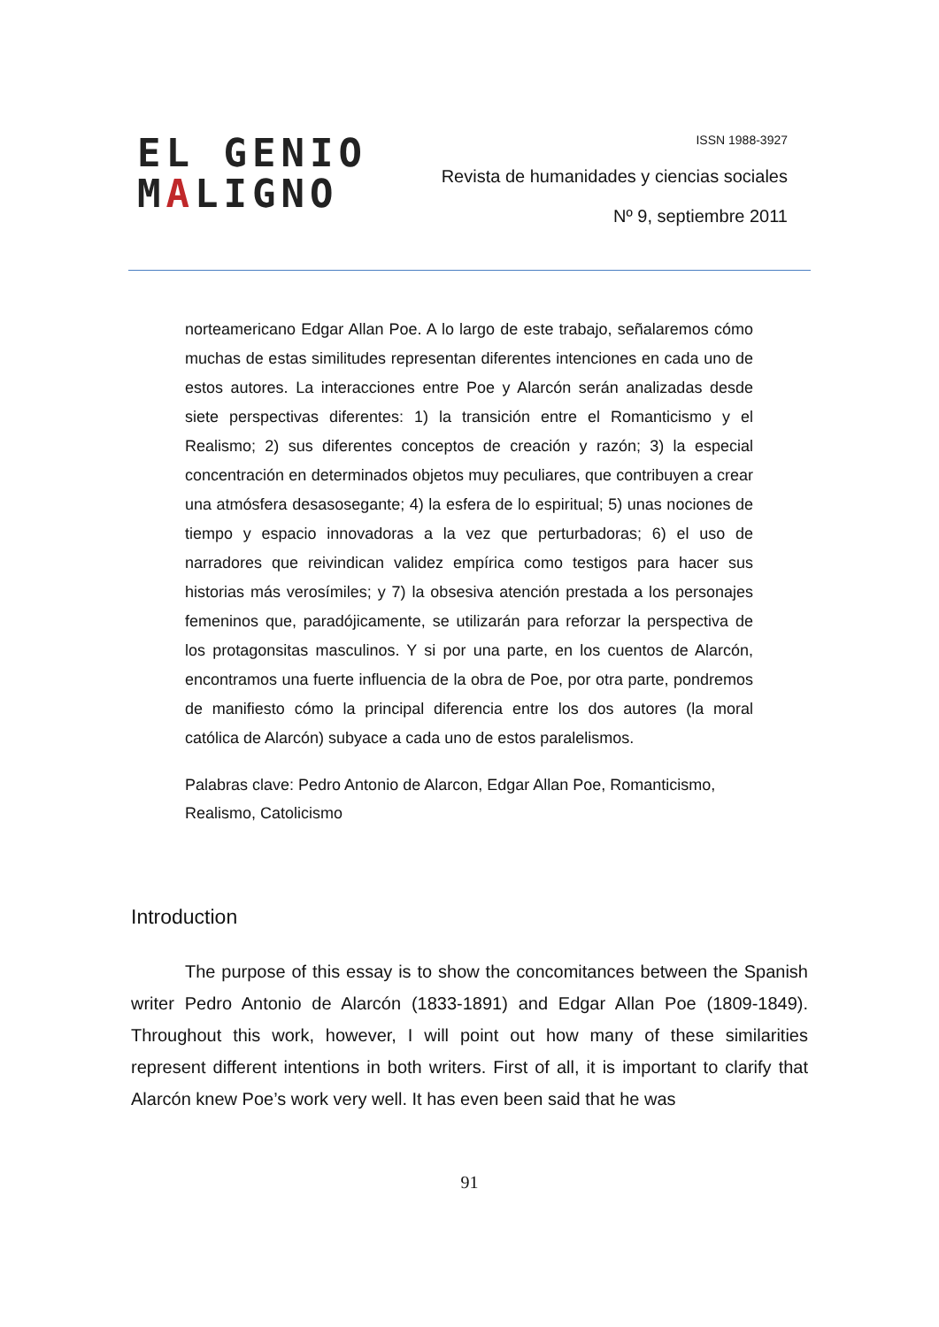EL GENIO
MALIGNO
ISSN 1988-3927
Revista de humanidades y ciencias sociales
Nº 9, septiembre 2011
norteamericano Edgar Allan Poe. A lo largo de este trabajo, señalaremos cómo muchas de estas similitudes representan diferentes intenciones en cada uno de estos autores. La interacciones entre Poe y Alarcón serán analizadas desde siete perspectivas diferentes: 1) la transición entre el Romanticismo y el Realismo; 2) sus diferentes conceptos de creación y razón; 3) la especial concentración en determinados objetos muy peculiares, que contribuyen a crear una atmósfera desasosegante; 4) la esfera de lo espiritual; 5) unas nociones de tiempo y espacio innovadoras a la vez que perturbadoras; 6) el uso de narradores que reivindican validez empírica como testigos para hacer sus historias más verosímiles; y 7) la obsesiva atención prestada a los personajes femeninos que, paradójicamente, se utilizarán para reforzar la perspectiva de los protagonsitas masculinos. Y si por una parte, en los cuentos de Alarcón, encontramos una fuerte influencia de la obra de Poe, por otra parte, pondremos de manifiesto cómo la principal diferencia entre los dos autores (la moral católica de Alarcón) subyace a cada uno de estos paralelismos.
Palabras clave: Pedro Antonio de Alarcon, Edgar Allan Poe, Romanticismo, Realismo, Catolicismo
Introduction
The purpose of this essay is to show the concomitances between the Spanish writer Pedro Antonio de Alarcón (1833-1891) and Edgar Allan Poe (1809-1849). Throughout this work, however, I will point out how many of these similarities represent different intentions in both writers. First of all, it is important to clarify that Alarcón knew Poe’s work very well. It has even been said that he was
91